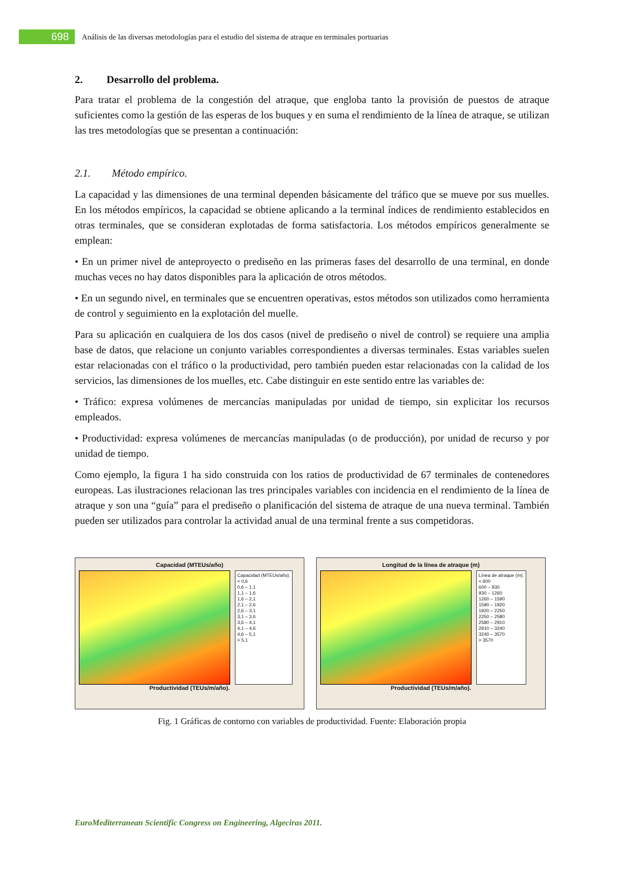698
Análisis de las diversas metodologías para el estudio del sistema de atraque en terminales portuarias
2. Desarrollo del problema.
Para tratar el problema de la congestión del atraque, que engloba tanto la provisión de puestos de atraque suficientes como la gestión de las esperas de los buques y en suma el rendimiento de la línea de atraque, se utilizan las tres metodologías que se presentan a continuación:
2.1. Método empírico.
La capacidad y las dimensiones de una terminal dependen básicamente del tráfico que se mueve por sus muelles. En los métodos empíricos, la capacidad se obtiene aplicando a la terminal índices de rendimiento establecidos en otras terminales, que se consideran explotadas de forma satisfactoria. Los métodos empíricos generalmente se emplean:
• En un primer nivel de anteproyecto o prediseño en las primeras fases del desarrollo de una terminal, en donde muchas veces no hay datos disponibles para la aplicación de otros métodos.
• En un segundo nivel, en terminales que se encuentren operativas, estos métodos son utilizados como herramienta de control y seguimiento en la explotación del muelle.
Para su aplicación en cualquiera de los dos casos (nivel de prediseño o nivel de control) se requiere una amplia base de datos, que relacione un conjunto variables correspondientes a diversas terminales. Estas variables suelen estar relacionadas con el tráfico o la productividad, pero también pueden estar relacionadas con la calidad de los servicios, las dimensiones de los muelles, etc. Cabe distinguir en este sentido entre las variables de:
• Tráfico: expresa volúmenes de mercancías manipuladas por unidad de tiempo, sin explicitar los recursos empleados.
• Productividad: expresa volúmenes de mercancías manipuladas (o de producción), por unidad de recurso y por unidad de tiempo.
Como ejemplo, la figura 1 ha sido construida con los ratios de productividad de 67 terminales de contenedores europeas. Las ilustraciones relacionan las tres principales variables con incidencia en el rendimiento de la línea de atraque y son una “guía” para el prediseño o planificación del sistema de atraque de una nueva terminal. También pueden ser utilizados para controlar la actividad anual de una terminal frente a sus competidoras.
Capacidad (MTEUs/año)
Capacidad (MTEUs/año).
< 0,6
0,6 – 1,1
1,1 – 1,6
1,6 – 2,1
2,1 – 2,6
2,6 – 3,1
3,1 – 3,6
3,6 – 4,1
4,1 – 4,6
4,6 – 5,1
> 5,1
Productividad (TEUs/m/año).
Longitud de la línea de atraque (m)
Línea de atraque (m).
< 600
600 – 930
930 – 1260
1260 – 1590
1590 – 1920
1920 – 2250
2250 – 2580
2580 – 2910
2910 – 3240
3240 – 3570
> 3570
Productividad (TEUs/m/año).
Fig. 1 Gráficas de contorno con variables de productividad. Fuente: Elaboración propia
EuroMediterranean Scientific Congress on Engineering, Algeciras 2011.